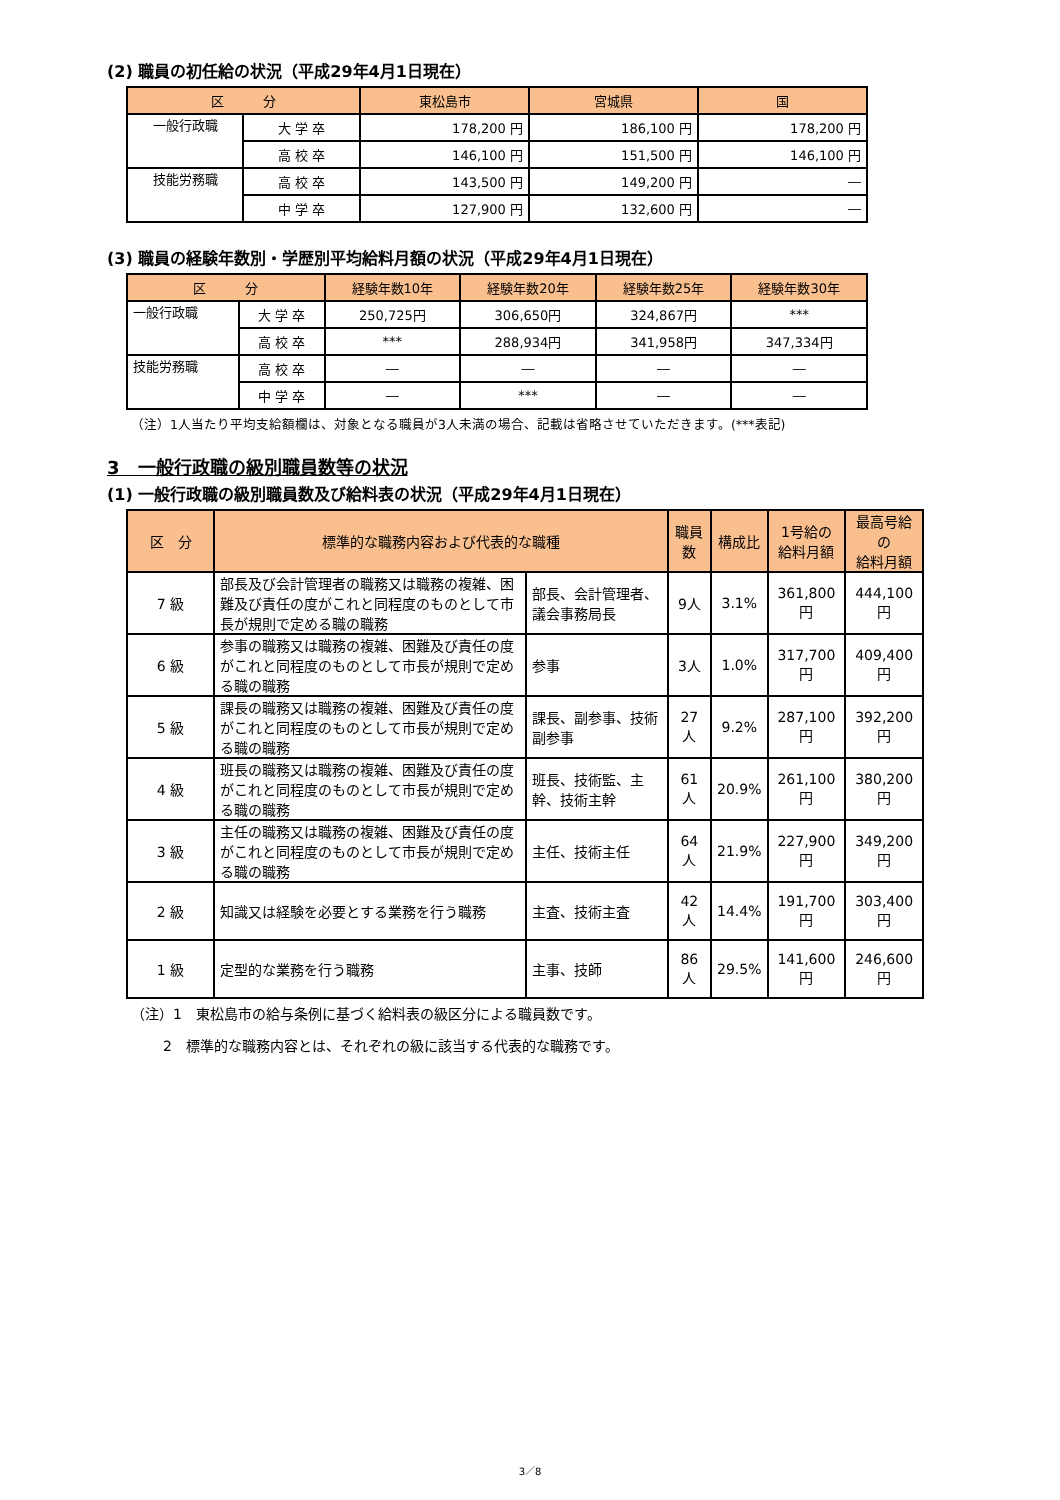(2) 職員の初任給の状況（平成29年4月1日現在）
| 区 分 | | 東松島市 | 宮城県 | 国 |
| --- | --- | --- | --- | --- |
| 一般行政職 | 大 学 卒 | 178,200 円 | 186,100 円 | 178,200 円 |
| | 高 校 卒 | 146,100 円 | 151,500 円 | 146,100 円 |
| 技能労務職 | 高 校 卒 | 143,500 円 | 149,200 円 | ― |
| | 中 学 卒 | 127,900 円 | 132,600 円 | ― |
(3) 職員の経験年数別・学歴別平均給料月額の状況（平成29年4月1日現在）
| 区 分 | | 経験年数10年 | 経験年数20年 | 経験年数25年 | 経験年数30年 |
| --- | --- | --- | --- | --- | --- |
| 一般行政職 | 大 学 卒 | 250,725円 | 306,650円 | 324,867円 | *** |
| | 高 校 卒 | *** | 288,934円 | 341,958円 | 347,334円 |
| 技能労務職 | 高 校 卒 | ― | ― | ― | ― |
| | 中 学 卒 | ― | *** | ― | ― |
（注）1人当たり平均支給額欄は、対象となる職員が3人未満の場合、記載は省略させていただきます。(***表記)
3　一般行政職の級別職員数等の状況
(1) 一般行政職の級別職員数及び給料表の状況（平成29年4月1日現在）
| 区 分 | 標準的な職務内容および代表的な職種 | | 職員数 | 構成比 | 1号給の 給料月額 | 最高号給 の 給料月額 |
| --- | --- | --- | --- | --- | --- | --- |
| 7 級 | 部長及び会計管理者の職務又は職務の複雑、困難及び責任の度がこれと同程度のものとして市長が規則で定める職の職務 | 部長、会計管理者、議会事務局長 | 9人 | 3.1% | 361,800円 | 444,100円 |
| 6 級 | 参事の職務又は職務の複雑、困難及び責任の度がこれと同程度のものとして市長が規則で定める職の職務 | 参事 | 3人 | 1.0% | 317,700円 | 409,400円 |
| 5 級 | 課長の職務又は職務の複雑、困難及び責任の度がこれと同程度のものとして市長が規則で定める職の職務 | 課長、副参事、技術副参事 | 27人 | 9.2% | 287,100円 | 392,200円 |
| 4 級 | 班長の職務又は職務の複雑、困難及び責任の度がこれと同程度のものとして市長が規則で定める職の職務 | 班長、技術監、主幹、技術主幹 | 61人 | 20.9% | 261,100円 | 380,200円 |
| 3 級 | 主任の職務又は職務の複雑、困難及び責任の度がこれと同程度のものとして市長が規則で定める職の職務 | 主任、技術主任 | 64人 | 21.9% | 227,900円 | 349,200円 |
| 2 級 | 知識又は経験を必要とする業務を行う職務 | 主査、技術主査 | 42人 | 14.4% | 191,700円 | 303,400円 |
| 1 級 | 定型的な業務を行う職務 | 主事、技師 | 86人 | 29.5% | 141,600円 | 246,600円 |
（注）1　東松島市の給与条例に基づく給料表の級区分による職員数です。
2　標準的な職務内容とは、それぞれの級に該当する代表的な職務です。
3／8